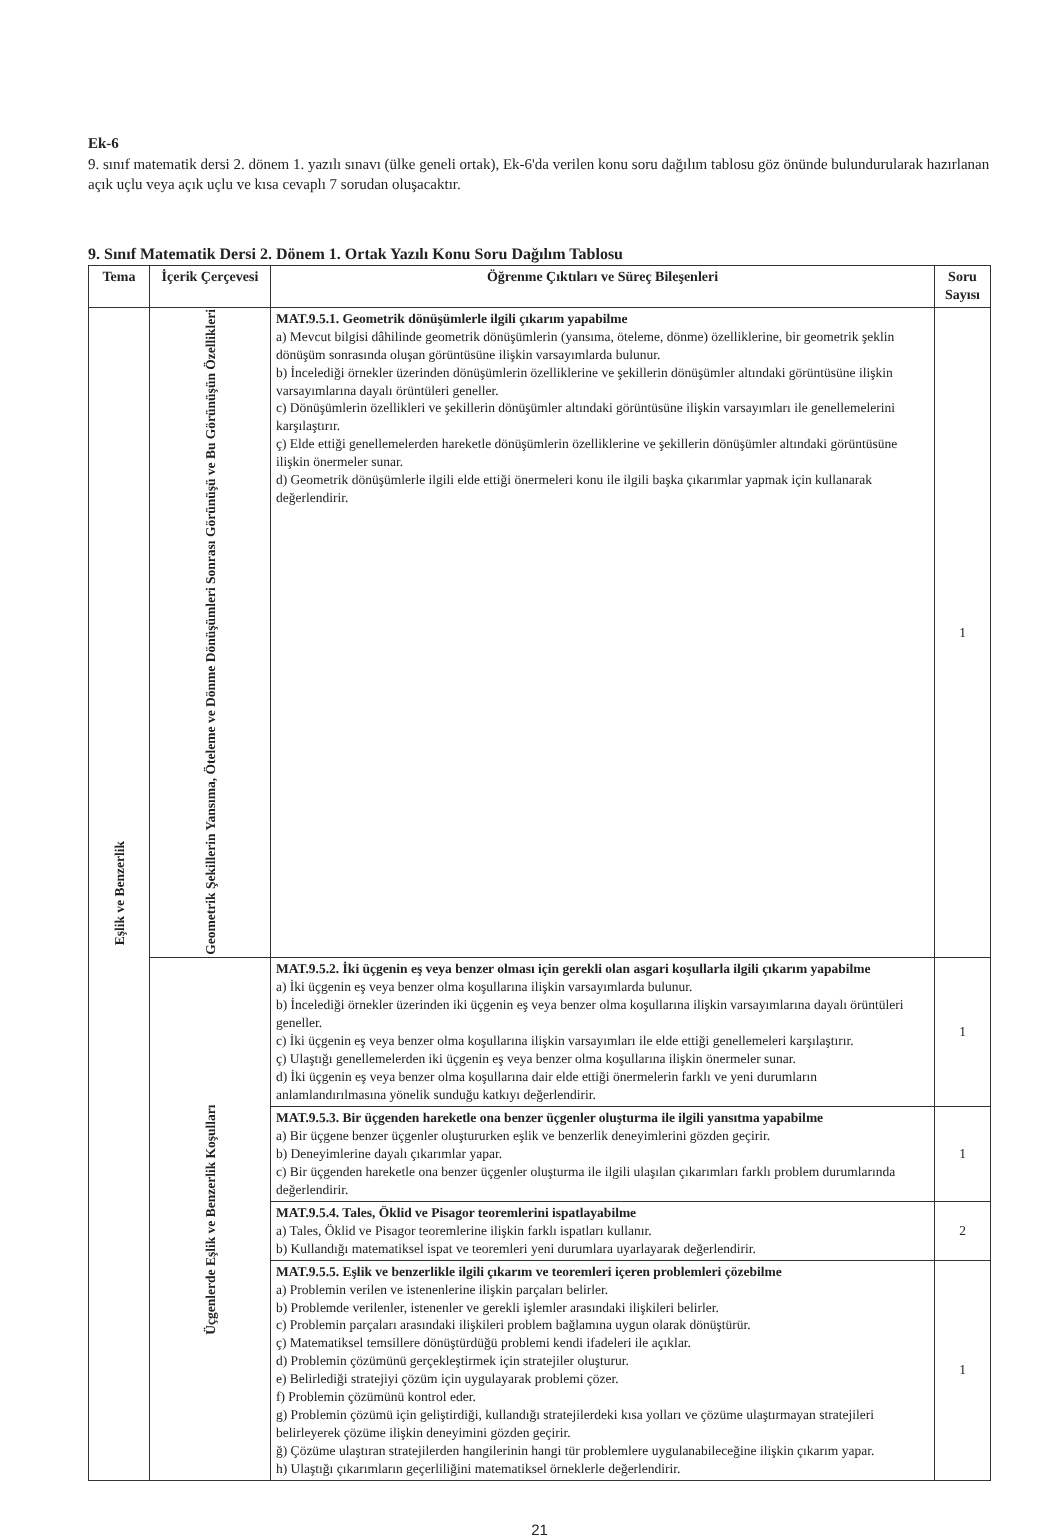Ek-6
9. sınıf matematik dersi 2. dönem 1. yazılı sınavı (ülke geneli ortak), Ek-6'da verilen konu soru dağılım tablosu göz önünde bulundurularak hazırlanan açık uçlu veya açık uçlu ve kısa cevaplı 7 sorudan oluşacaktır.
9. Sınıf Matematik Dersi 2. Dönem 1. Ortak Yazılı Konu Soru Dağılım Tablosu
| Tema | İçerik Çerçevesi | Öğrenme Çıktıları ve Süreç Bileşenleri | Soru Sayısı |
| --- | --- | --- | --- |
| Eşlik ve Benzerlik | Geometrik Şekillerin Yansıma, Öteleme ve Dönme Dönüşümleri Sonrası Görünüşü ve Bu Görünüşün Özellikleri | MAT.9.5.1. Geometrik dönüşümlerle ilgili çıkarım yapabilme a) Mevcut bilgisi dâhilinde geometrik dönüşümlerin (yansıma, öteleme, dönme) özelliklerine, bir geometrik şeklin dönüşüm sonrasında oluşan görüntüsüne ilişkin varsayımlarda bulunur. b) İncelediği örnekler üzerinden dönüşümlerin özelliklerine ve şekillerin dönüşümler altındaki görüntüsüne ilişkin varsayımlarına dayalı örüntüleri geneller. c) Dönüşümlerin özellikleri ve şekillerin dönüşümler altındaki görüntüsüne ilişkin varsayımları ile genellemelerini karşılaştırır. ç) Elde ettiği genellemelerden hareketle dönüşümlerin özelliklerine ve şekillerin dönüşümler altındaki görüntüsüne ilişkin önermeler sunar. d) Geometrik dönüşümlerle ilgili elde ettiği önermeleri konu ile ilgili başka çıkarımlar yapmak için kullanarak değerlendirir. | 1 |
| | Üçgenlerde Eşlik ve Benzerlik Koşulları | MAT.9.5.2. İki üçgenin eş veya benzer olması için gerekli olan asgari koşullarla ilgili çıkarım yapabilme a) İki üçgenin eş veya benzer olma koşullarına ilişkin varsayımlarda bulunur. b) İncelediği örnekler üzerinden iki üçgenin eş veya benzer olma koşullarına ilişkin varsayımlarına dayalı örüntüleri geneller. c) İki üçgenin eş veya benzer olma koşullarına ilişkin varsayımları ile elde ettiği genellemeleri karşılaştırır. ç) Ulaştığı genellemelerden iki üçgenin eş veya benzer olma koşullarına ilişkin önermeler sunar. d) İki üçgenin eş veya benzer olma koşullarına dair elde ettiği önermelerin farklı ve yeni durumların anlamlandırılmasına yönelik sunduğu katkıyı değerlendirir. | 1 |
| | | MAT.9.5.3. Bir üçgenden hareketle ona benzer üçgenler oluşturma ile ilgili yansıtma yapabilme a) Bir üçgene benzer üçgenler oluştururken eşlik ve benzerlik deneyimlerini gözden geçirir. b) Deneyimlerine dayalı çıkarımlar yapar. c) Bir üçgenden hareketle ona benzer üçgenler oluşturma ile ilgili ulaşılan çıkarımları farklı problem durumlarında değerlendirir. | 1 |
| | | MAT.9.5.4. Tales, Öklid ve Pisagor teoremlerini ispatlayabilme a) Tales, Öklid ve Pisagor teoremlerine ilişkin farklı ispatları kullanır. b) Kullandığı matematiksel ispat ve teoremleri yeni durumlara uyarlayarak değerlendirir. | 2 |
| | | MAT.9.5.5. Eşlik ve benzerlikle ilgili çıkarım ve teoremleri içeren problemleri çözebilme a) Problemin verilen ve istenenlerine ilişkin parçaları belirler. b) Problemde verilenler, istenenler ve gerekli işlemler arasındaki ilişkileri belirler. c) Problemin parçaları arasındaki ilişkileri problem bağlamına uygun olarak dönüştürür. ç) Matematiksel temsillere dönüştürdüğü problemi kendi ifadeleri ile açıklar. d) Problemin çözümünü gerçekleştirmek için stratejiler oluşturur. e) Belirlediği stratejiyi çözüm için uygulayarak problemi çözer. f) Problemin çözümünü kontrol eder. g) Problemin çözümü için geliştirdiği, kullandığı stratejilerdeki kısa yolları ve çözüme ulaştırmayan stratejileri belirleyerek çözüme ilişkin deneyimini gözden geçirir. ğ) Çözüme ulaştıran stratejilerden hangilerinin hangi tür problemlere uygulanabileceğine ilişkin çıkarım yapar. h) Ulaştığı çıkarımların geçerliliğini matematiksel örneklerle değerlendirir. | 1 |
21